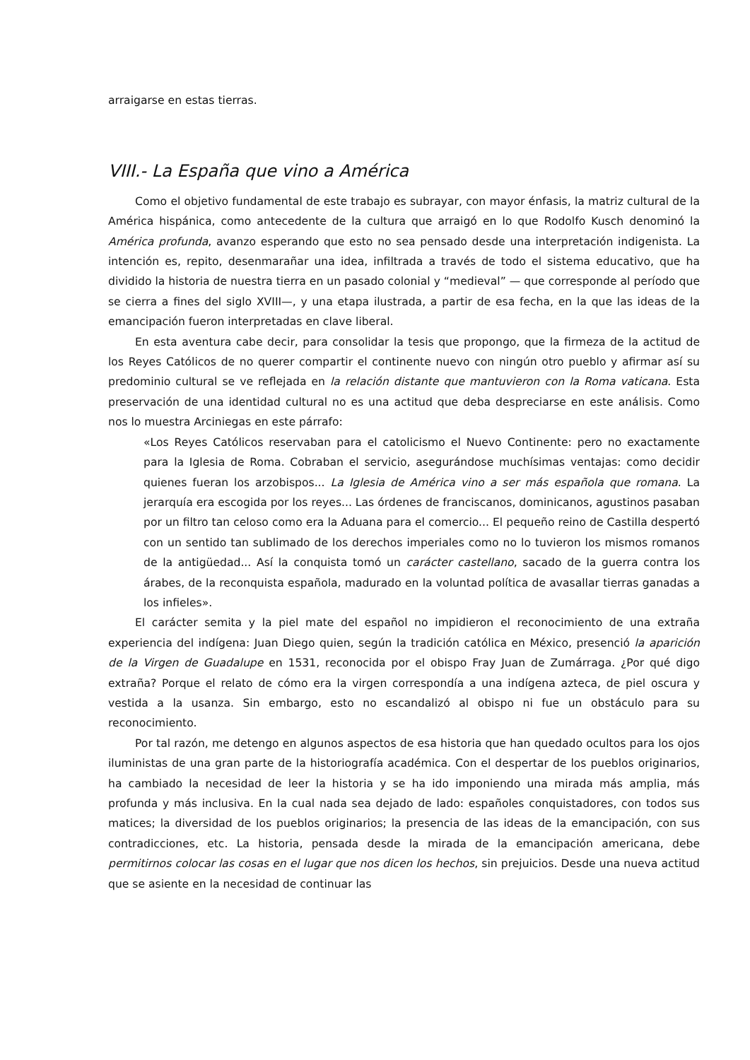arraigarse en estas tierras.
VIII.- La España que vino a América
Como el objetivo fundamental de este trabajo es subrayar, con mayor énfasis, la matriz cultural de la América hispánica, como antecedente de la cultura que arraigó en lo que Rodolfo Kusch denominó la América profunda, avanzo esperando que esto no sea pensado desde una interpretación indigenista. La intención es, repito, desenmarañar una idea, infiltrada a través de todo el sistema educativo, que ha dividido la historia de nuestra tierra en un pasado colonial y “medieval” — que corresponde al período que se cierra a fines del siglo XVIII—, y una etapa ilustrada, a partir de esa fecha, en la que las ideas de la emancipación fueron interpretadas en clave liberal.
En esta aventura cabe decir, para consolidar la tesis que propongo, que la firmeza de la actitud de los Reyes Católicos de no querer compartir el continente nuevo con ningún otro pueblo y afirmar así su predominio cultural se ve reflejada en la relación distante que mantuvieron con la Roma vaticana. Esta preservación de una identidad cultural no es una actitud que deba despreciarse en este análisis. Como nos lo muestra Arciniegas en este párrafo:
«Los Reyes Católicos reservaban para el catolicismo el Nuevo Continente: pero no exactamente para la Iglesia de Roma. Cobraban el servicio, asegurándose muchísimas ventajas: como decidir quienes fueran los arzobispos... La Iglesia de América vino a ser más española que romana. La jerarquía era escogida por los reyes... Las órdenes de franciscanos, dominicanos, agustinos pasaban por un filtro tan celoso como era la Aduana para el comercio... El pequeño reino de Castilla despertó con un sentido tan sublimado de los derechos imperiales como no lo tuvieron los mismos romanos de la antigüedad... Así la conquista tomó un carácter castellano, sacado de la guerra contra los árabes, de la reconquista española, madurado en la voluntad política de avasallar tierras ganadas a los infieles».
El carácter semita y la piel mate del español no impidieron el reconocimiento de una extraña experiencia del indígena: Juan Diego quien, según la tradición católica en México, presenció la aparición de la Virgen de Guadalupe en 1531, reconocida por el obispo Fray Juan de Zumárraga. ¿Por qué digo extraña? Porque el relato de cómo era la virgen correspondía a una indígena azteca, de piel oscura y vestida a la usanza. Sin embargo, esto no escandalizó al obispo ni fue un obstáculo para su reconocimiento.
Por tal razón, me detengo en algunos aspectos de esa historia que han quedado ocultos para los ojos iluministas de una gran parte de la historiografía académica. Con el despertar de los pueblos originarios, ha cambiado la necesidad de leer la historia y se ha ido imponiendo una mirada más amplia, más profunda y más inclusiva. En la cual nada sea dejado de lado: españoles conquistadores, con todos sus matices; la diversidad de los pueblos originarios; la presencia de las ideas de la emancipación, con sus contradicciones, etc. La historia, pensada desde la mirada de la emancipación americana, debe permitirnos colocar las cosas en el lugar que nos dicen los hechos, sin prejuicios. Desde una nueva actitud que se asiente en la necesidad de continuar las